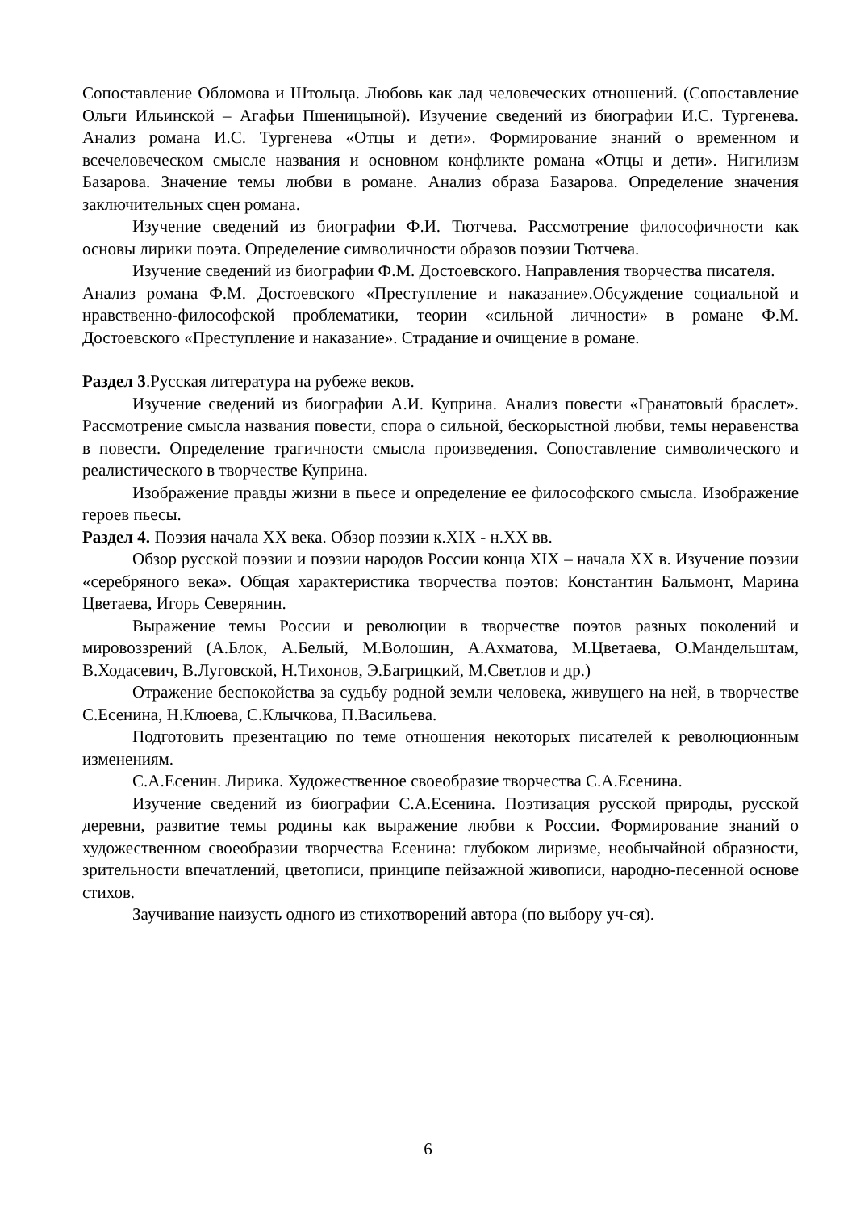Сопоставление Обломова и Штольца. Любовь как лад человеческих отношений. (Сопоставление Ольги Ильинской – Агафьи Пшеницыной). Изучение сведений из биографии И.С. Тургенева. Анализ романа И.С. Тургенева «Отцы и дети». Формирование знаний о временном и всечеловеческом смысле названия и основном конфликте романа «Отцы и дети». Нигилизм Базарова. Значение темы любви в романе. Анализ образа Базарова. Определение значения заключительных сцен романа.
Изучение сведений из биографии Ф.И. Тютчева. Рассмотрение философичности как основы лирики поэта. Определение символичности образов поэзии Тютчева.
Изучение сведений из биографии Ф.М. Достоевского. Направления творчества писателя.
Анализ романа Ф.М. Достоевского «Преступление и наказание».Обсуждение социальной и нравственно-философской проблематики, теории «сильной личности» в романе Ф.М. Достоевского «Преступление и наказание». Страдание и очищение в романе.
Раздел 3.Русская литература на рубеже веков.
Изучение сведений из биографии А.И. Куприна. Анализ повести «Гранатовый браслет». Рассмотрение смысла названия повести, спора о сильной, бескорыстной любви, темы неравенства в повести. Определение трагичности смысла произведения. Сопоставление символического и реалистического в творчестве Куприна.
Изображение правды жизни в пьесе и определение ее философского смысла. Изображение героев пьесы.
Раздел 4. Поэзия начала XX века. Обзор поэзии к.XIX - н.XX вв.
Обзор русской поэзии и поэзии народов России конца XIX – начала XX в. Изучение поэзии «серебряного века». Общая характеристика творчества поэтов: Константин Бальмонт, Марина Цветаева, Игорь Северянин.
Выражение темы России и революции в творчестве поэтов разных поколений и мировоззрений (А.Блок, А.Белый, М.Волошин, А.Ахматова, М.Цветаева, О.Мандельштам, В.Ходасевич, В.Луговской, Н.Тихонов, Э.Багрицкий, М.Светлов и др.)
Отражение беспокойства за судьбу родной земли человека, живущего на ней, в творчестве С.Есенина, Н.Клюева, С.Клычкова, П.Васильева.
Подготовить презентацию по теме отношения некоторых писателей к революционным изменениям.
С.А.Есенин. Лирика. Художественное своеобразие творчества С.А.Есенина.
Изучение сведений из биографии С.А.Есенина. Поэтизация русской природы, русской деревни, развитие темы родины как выражение любви к России. Формирование знаний о художественном своеобразии творчества Есенина: глубоком лиризме, необычайной образности, зрительности впечатлений, цветописи, принципе пейзажной живописи, народно-песенной основе стихов.
Заучивание наизусть одного из стихотворений автора (по выбору уч-ся).
6